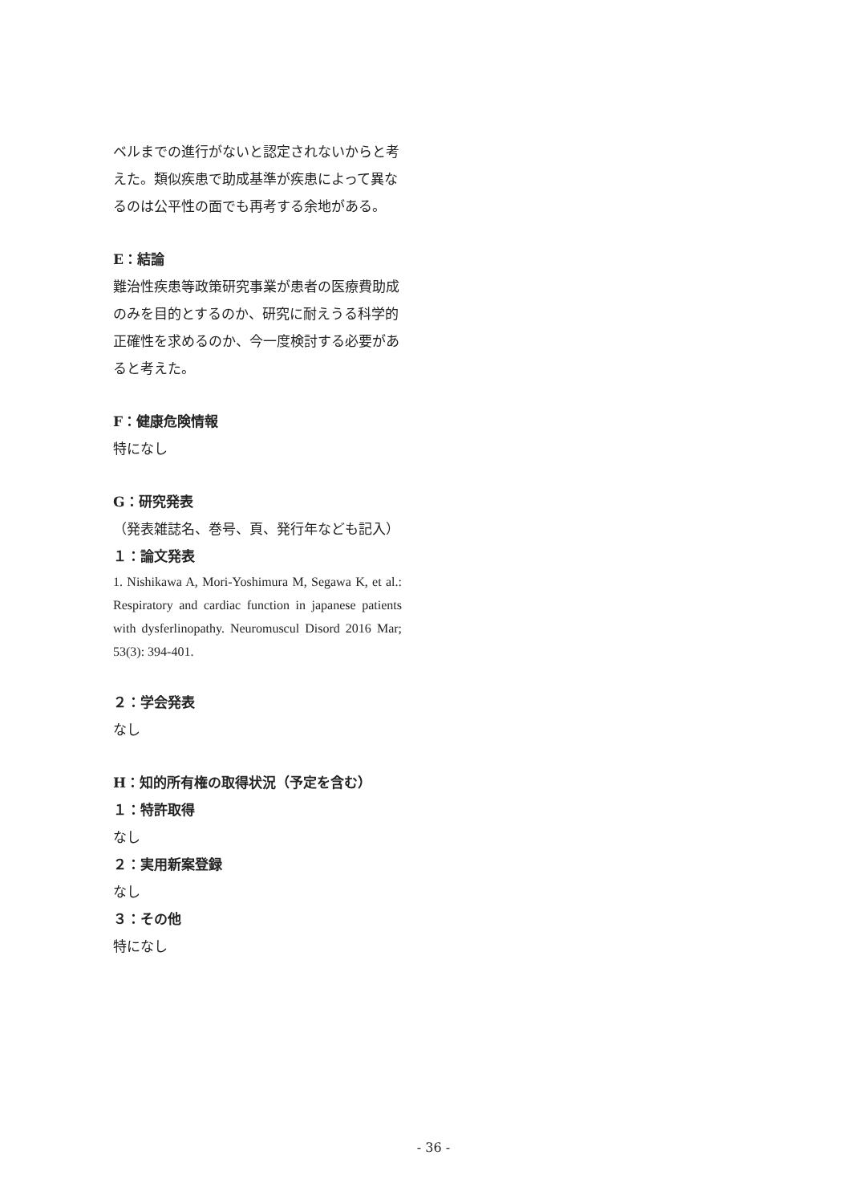ベルまでの進行がないと認定されないからと考えた。類似疾患で助成基準が疾患によって異なるのは公平性の面でも再考する余地がある。
E：結論
難治性疾患等政策研究事業が患者の医療費助成のみを目的とするのか、研究に耐えうる科学的正確性を求めるのか、今一度検討する必要があると考えた。
F：健康危険情報
特になし
G：研究発表
（発表雑誌名、巻号、頁、発行年なども記入）
１：論文発表
1. Nishikawa A, Mori-Yoshimura M, Segawa K, et al.: Respiratory and cardiac function in japanese patients with dysferlinopathy. Neuromuscul Disord 2016 Mar; 53(3): 394-401.
２：学会発表
なし
H：知的所有権の取得状況（予定を含む）
１：特許取得
なし
２：実用新案登録
なし
３：その他
特になし
- 36 -